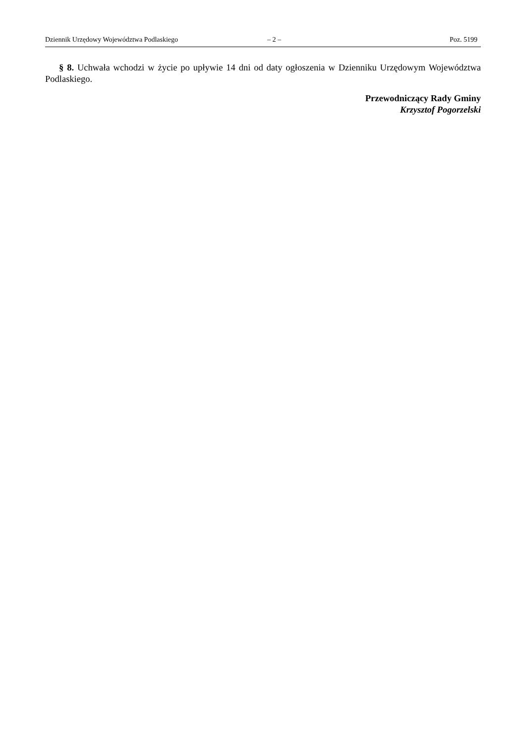Dziennik Urzędowy Województwa Podlaskiego – 2 – Poz. 5199
§ 8. Uchwała wchodzi w życie po upływie 14 dni od daty ogłoszenia w Dzienniku Urzędowym Województwa Podlaskiego.
Przewodniczący Rady Gminy
Krzysztof Pogorzelski